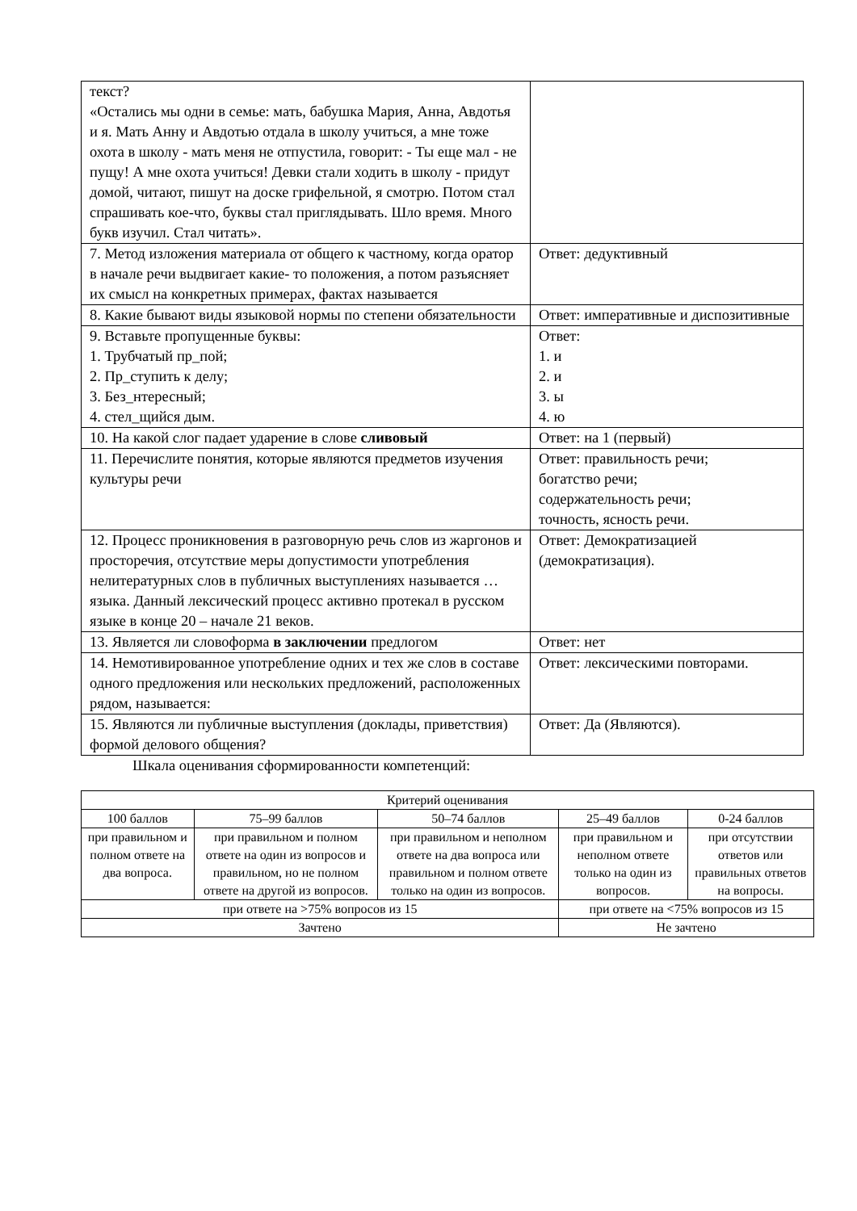| текст? «Остались мы одни в семье: мать, бабушка Мария, Анна, Авдотья и я. Мать Анну и Авдотью отдала в школу учиться, а мне тоже охота в школу - мать меня не отпустила, говорит: - Ты еще мал - не пущу! А мне охота учиться! Девки стали ходить в школу - придут домой, читают, пишут на доске грифельной, я смотрю. Потом стал спрашивать кое-что, буквы стал приглядывать. Шло время. Много букв изучил. Стал читать». | |
| 7. Метод изложения материала от общего к частному, когда оратор в начале речи выдвигает какие- то положения, а потом разъясняет их смысл на конкретных примерах, фактах называется | Ответ: дедуктивный |
| 8. Какие бывают виды языковой нормы по степени обязательности | Ответ: императивные и диспозитивные |
| 9. Вставьте пропущенные буквы: 1. Трубчатый пр_пой; 2. Пр_ступить к делу; 3. Без_нтересный; 4. стел_щийся дым. | Ответ: 1. и 2. и 3. ы 4. ю |
| 10. На какой слог падает ударение в слове сливовый | Ответ: на 1 (первый) |
| 11. Перечислите понятия, которые являются предметов изучения культуры речи | Ответ: правильность речи; богатство речи; содержательность речи; точность, ясность речи. |
| 12. Процесс проникновения в разговорную речь слов из жаргонов и просторечия, отсутствие меры допустимости употребления нелитературных слов в публичных выступлениях называется … языка. Данный лексический процесс активно протекал в русском языке в конце 20 – начале 21 веков. | Ответ: Демократизацией (демократизация). |
| 13. Является ли словоформа в заключении предлогом | Ответ: нет |
| 14. Немотивированное употребление одних и тех же слов в составе одного предложения или нескольких предложений, расположенных рядом, называется: | Ответ: лексическими повторами. |
| 15. Являются ли публичные выступления (доклады, приветствия) формой делового общения? | Ответ: Да (Являются). |
Шкала оценивания сформированности компетенций:
| Критерий оценивания | | | | |
| 100 баллов | 75–99 баллов | 50–74 баллов | 25–49 баллов | 0-24 баллов |
| при правильном и полном ответе на два вопроса. | при правильном и полном ответе на один из вопросов и правильном, но не полном ответе на другой из вопросов. | при правильном и неполном ответе на два вопроса или правильном и полном ответе только на один из вопросов. | при правильном и неполном ответе только на один из вопросов. | при отсутствии ответов или правильных ответов на вопросы. |
| при ответе на >75% вопросов из 15 | | | при ответе на <75% вопросов из 15 | |
| Зачтено | | | Не зачтено | |